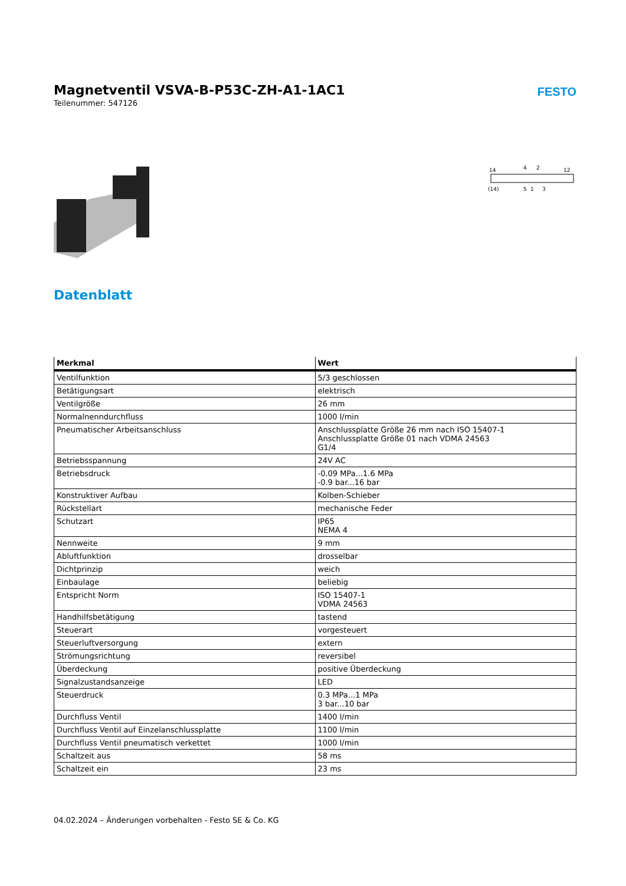Magnetventil VSVA-B-P53C-ZH-A1-1AC1
Teilenummer: 547126
FESTO
14
4
2
12
(14)
5
1
3
Datenblatt
| Merkmal | Wert |
| --- | --- |
| Ventilfunktion | 5/3 geschlossen |
| Betätigungsart | elektrisch |
| Ventilgröße | 26 mm |
| Normalnenndurchfluss | 1000 l/min |
| Pneumatischer Arbeitsanschluss | Anschlussplatte Größe 26 mm nach ISO 15407-1 Anschlussplatte Größe 01 nach VDMA 24563 G1/4 |
| Betriebsspannung | 24V AC |
| Betriebsdruck | -0.09 MPa...1.6 MPa -0.9 bar...16 bar |
| Konstruktiver Aufbau | Kolben-Schieber |
| Rückstellart | mechanische Feder |
| Schutzart | IP65 NEMA 4 |
| Nennweite | 9 mm |
| Abluftfunktion | drosselbar |
| Dichtprinzip | weich |
| Einbaulage | beliebig |
| Entspricht Norm | ISO 15407-1 VDMA 24563 |
| Handhilfsbetätigung | tastend |
| Steuerart | vorgesteuert |
| Steuerluftversorgung | extern |
| Strömungsrichtung | reversibel |
| Überdeckung | positive Überdeckung |
| Signalzustandsanzeige | LED |
| Steuerdruck | 0.3 MPa...1 MPa 3 bar...10 bar |
| Durchfluss Ventil | 1400 l/min |
| Durchfluss Ventil auf Einzelanschlussplatte | 1100 l/min |
| Durchfluss Ventil pneumatisch verkettet | 1000 l/min |
| Schaltzeit aus | 58 ms |
| Schaltzeit ein | 23 ms |
04.02.2024 – Änderungen vorbehalten - Festo SE & Co. KG